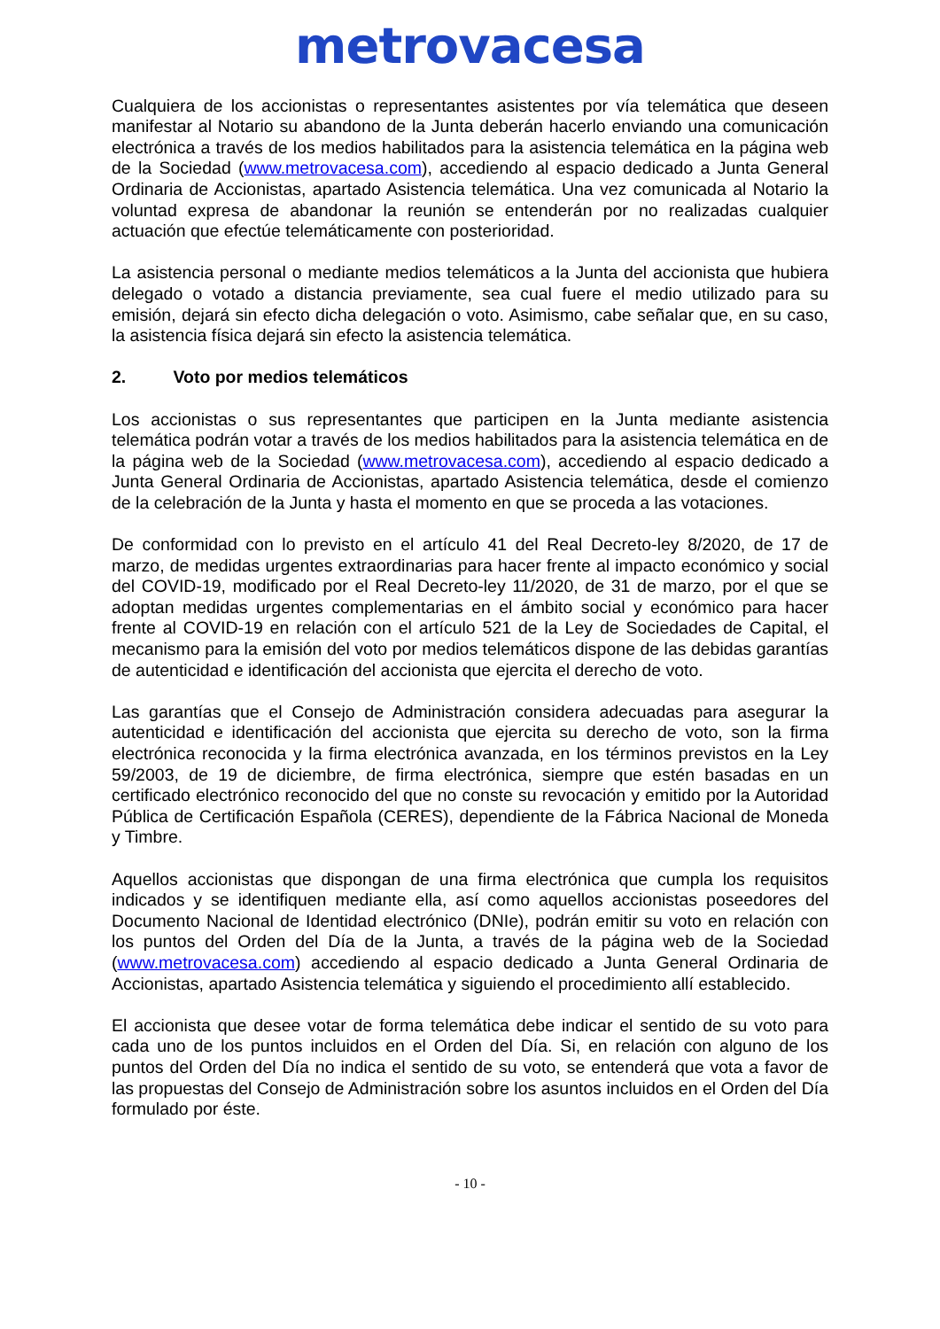metrovacesa
Cualquiera de los accionistas o representantes asistentes por vía telemática que deseen manifestar al Notario su abandono de la Junta deberán hacerlo enviando una comunicación electrónica a través de los medios habilitados para la asistencia telemática en la página web de la Sociedad (www.metrovacesa.com), accediendo al espacio dedicado a Junta General Ordinaria de Accionistas, apartado Asistencia telemática. Una vez comunicada al Notario la voluntad expresa de abandonar la reunión se entenderán por no realizadas cualquier actuación que efectúe telemáticamente con posterioridad.
La asistencia personal o mediante medios telemáticos a la Junta del accionista que hubiera delegado o votado a distancia previamente, sea cual fuere el medio utilizado para su emisión, dejará sin efecto dicha delegación o voto. Asimismo, cabe señalar que, en su caso, la asistencia física dejará sin efecto la asistencia telemática.
2. Voto por medios telemáticos
Los accionistas o sus representantes que participen en la Junta mediante asistencia telemática podrán votar a través de los medios habilitados para la asistencia telemática en de la página web de la Sociedad (www.metrovacesa.com), accediendo al espacio dedicado a Junta General Ordinaria de Accionistas, apartado Asistencia telemática, desde el comienzo de la celebración de la Junta y hasta el momento en que se proceda a las votaciones.
De conformidad con lo previsto en el artículo 41 del Real Decreto-ley 8/2020, de 17 de marzo, de medidas urgentes extraordinarias para hacer frente al impacto económico y social del COVID-19, modificado por el Real Decreto-ley 11/2020, de 31 de marzo, por el que se adoptan medidas urgentes complementarias en el ámbito social y económico para hacer frente al COVID-19 en relación con el artículo 521 de la Ley de Sociedades de Capital, el mecanismo para la emisión del voto por medios telemáticos dispone de las debidas garantías de autenticidad e identificación del accionista que ejercita el derecho de voto.
Las garantías que el Consejo de Administración considera adecuadas para asegurar la autenticidad e identificación del accionista que ejercita su derecho de voto, son la firma electrónica reconocida y la firma electrónica avanzada, en los términos previstos en la Ley 59/2003, de 19 de diciembre, de firma electrónica, siempre que estén basadas en un certificado electrónico reconocido del que no conste su revocación y emitido por la Autoridad Pública de Certificación Española (CERES), dependiente de la Fábrica Nacional de Moneda y Timbre.
Aquellos accionistas que dispongan de una firma electrónica que cumpla los requisitos indicados y se identifiquen mediante ella, así como aquellos accionistas poseedores del Documento Nacional de Identidad electrónico (DNIe), podrán emitir su voto en relación con los puntos del Orden del Día de la Junta, a través de la página web de la Sociedad (www.metrovacesa.com) accediendo al espacio dedicado a Junta General Ordinaria de Accionistas, apartado Asistencia telemática y siguiendo el procedimiento allí establecido.
El accionista que desee votar de forma telemática debe indicar el sentido de su voto para cada uno de los puntos incluidos en el Orden del Día. Si, en relación con alguno de los puntos del Orden del Día no indica el sentido de su voto, se entenderá que vota a favor de las propuestas del Consejo de Administración sobre los asuntos incluidos en el Orden del Día formulado por éste.
- 10 -